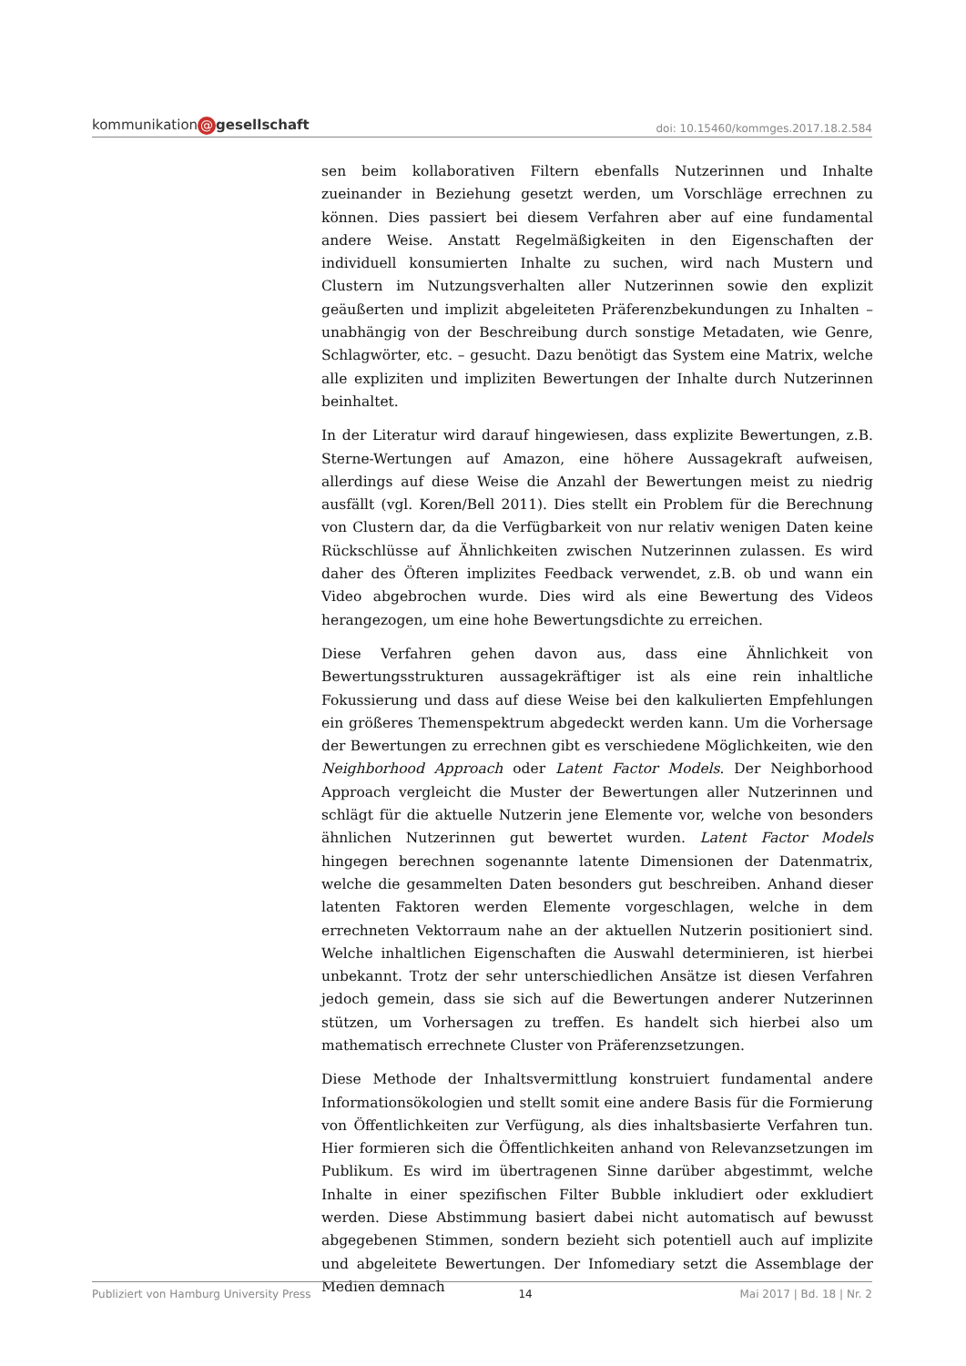kommunikation @ gesellschaft doi: 10.15460/kommges.2017.18.2.584
sen beim kollaborativen Filtern ebenfalls Nutzerinnen und Inhalte zueinander in Beziehung gesetzt werden, um Vorschläge errechnen zu können. Dies passiert bei diesem Verfahren aber auf eine fundamental andere Weise. Anstatt Regelmäßigkeiten in den Eigenschaften der individuell konsumierten Inhalte zu suchen, wird nach Mustern und Clustern im Nutzungsverhalten aller Nutzerinnen sowie den explizit geäußerten und implizit abgeleiteten Präferenzbekundungen zu Inhalten – unabhängig von der Beschreibung durch sonstige Metadaten, wie Genre, Schlagwörter, etc. – gesucht. Dazu benötigt das System eine Matrix, welche alle expliziten und impliziten Bewertungen der Inhalte durch Nutzerinnen beinhaltet.
In der Literatur wird darauf hingewiesen, dass explizite Bewertungen, z.B. Sterne-Wertungen auf Amazon, eine höhere Aussagekraft aufweisen, allerdings auf diese Weise die Anzahl der Bewertungen meist zu niedrig ausfällt (vgl. Koren/Bell 2011). Dies stellt ein Problem für die Berechnung von Clustern dar, da die Verfügbarkeit von nur relativ wenigen Daten keine Rückschlüsse auf Ähnlichkeiten zwischen Nutzerinnen zulassen. Es wird daher des Öfteren implizites Feedback verwendet, z.B. ob und wann ein Video abgebrochen wurde. Dies wird als eine Bewertung des Videos herangezogen, um eine hohe Bewertungsdichte zu erreichen.
Diese Verfahren gehen davon aus, dass eine Ähnlichkeit von Bewertungsstrukturen aussagekräftiger ist als eine rein inhaltliche Fokussierung und dass auf diese Weise bei den kalkulierten Empfehlungen ein größeres Themenspektrum abgedeckt werden kann. Um die Vorhersage der Bewertungen zu errechnen gibt es verschiedene Möglichkeiten, wie den Neighborhood Approach oder Latent Factor Models. Der Neighborhood Approach vergleicht die Muster der Bewertungen aller Nutzerinnen und schlägt für die aktuelle Nutzerin jene Elemente vor, welche von besonders ähnlichen Nutzerinnen gut bewertet wurden. Latent Factor Models hingegen berechnen sogenannte latente Dimensionen der Datenmatrix, welche die gesammelten Daten besonders gut beschreiben. Anhand dieser latenten Faktoren werden Elemente vorgeschlagen, welche in dem errechneten Vektorraum nahe an der aktuellen Nutzerin positioniert sind. Welche inhaltlichen Eigenschaften die Auswahl determinieren, ist hierbei unbekannt. Trotz der sehr unterschiedlichen Ansätze ist diesen Verfahren jedoch gemein, dass sie sich auf die Bewertungen anderer Nutzerinnen stützen, um Vorhersagen zu treffen. Es handelt sich hierbei also um mathematisch errechnete Cluster von Präferenzsetzungen.
Diese Methode der Inhaltsvermittlung konstruiert fundamental andere Informationsökologien und stellt somit eine andere Basis für die Formierung von Öffentlichkeiten zur Verfügung, als dies inhaltsbasierte Verfahren tun. Hier formieren sich die Öffentlichkeiten anhand von Relevanzsetzungen im Publikum. Es wird im übertragenen Sinne darüber abgestimmt, welche Inhalte in einer spezifischen Filter Bubble inkludiert oder exkludiert werden. Diese Abstimmung basiert dabei nicht automatisch auf bewusst abgegebenen Stimmen, sondern bezieht sich potentiell auch auf implizite und abgeleitete Bewertungen. Der Infomediary setzt die Assemblage der Medien demnach
Publiziert von Hamburg University Press 14 Mai 2017 | Bd. 18 | Nr. 2